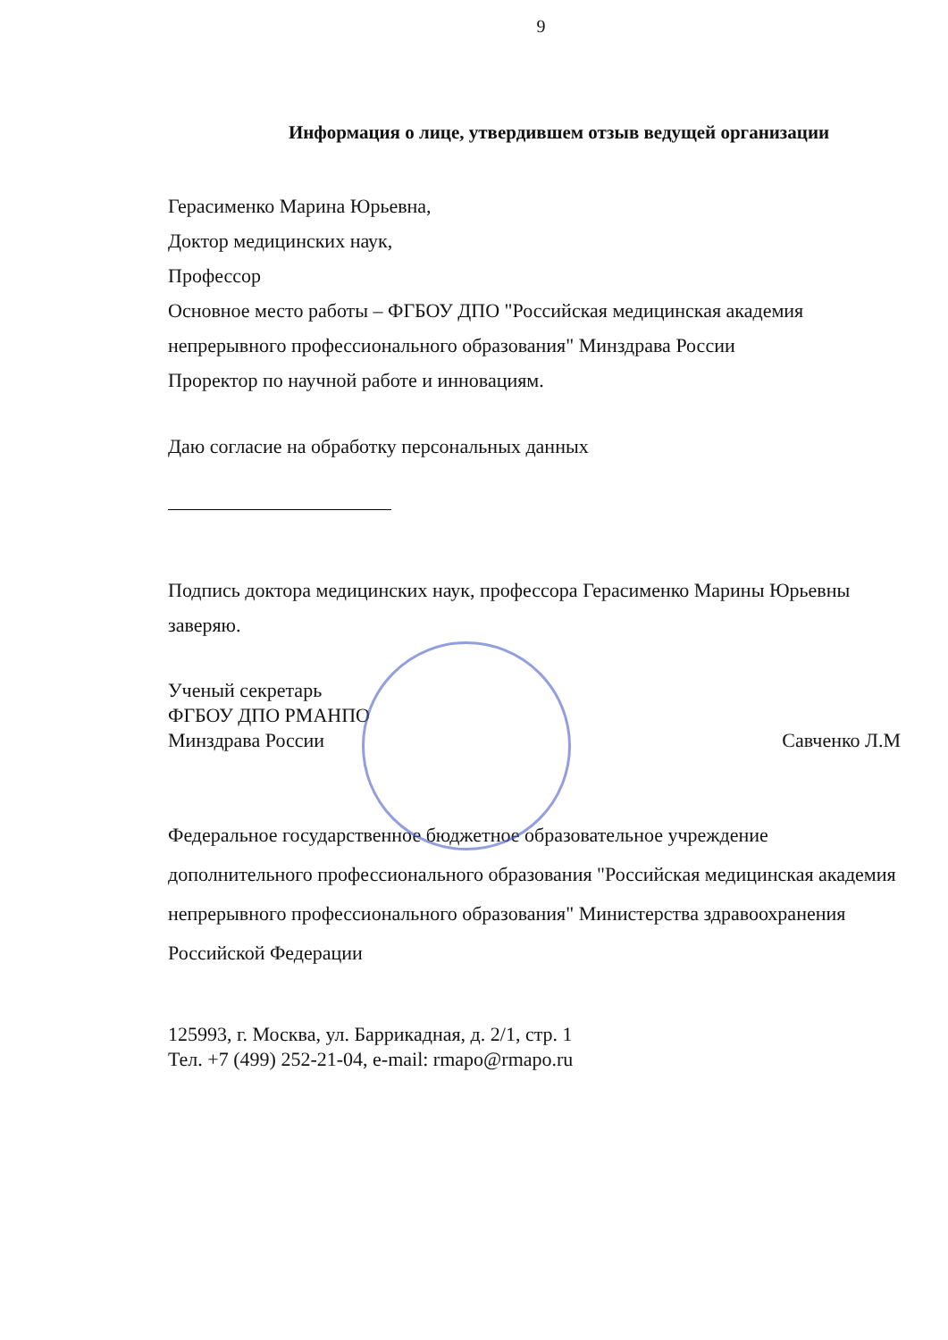9
Информация о лице, утвердившем отзыв ведущей организации
Герасименко Марина Юрьевна,
Доктор медицинских наук,
Профессор
Основное место работы – ФГБОУ ДПО "Российская медицинская академия непрерывного профессионального образования" Минздрава России
Проректор по научной работе и инновациям.
Даю согласие на обработку персональных данных
Подпись доктора медицинских наук, профессора Герасименко Марины Юрьевны заверяю.
Ученый секретарь
ФГБОУ ДПО РМАНПО
Минздрава России
Савченко Л.М
Федеральное государственное бюджетное образовательное учреждение дополнительного профессионального образования "Российская медицинская академия непрерывного профессионального образования" Министерства здравоохранения Российской Федерации
125993, г. Москва, ул. Баррикадная, д. 2/1, стр. 1
Тел. +7 (499) 252-21-04, e-mail: rmapo@rmapo.ru